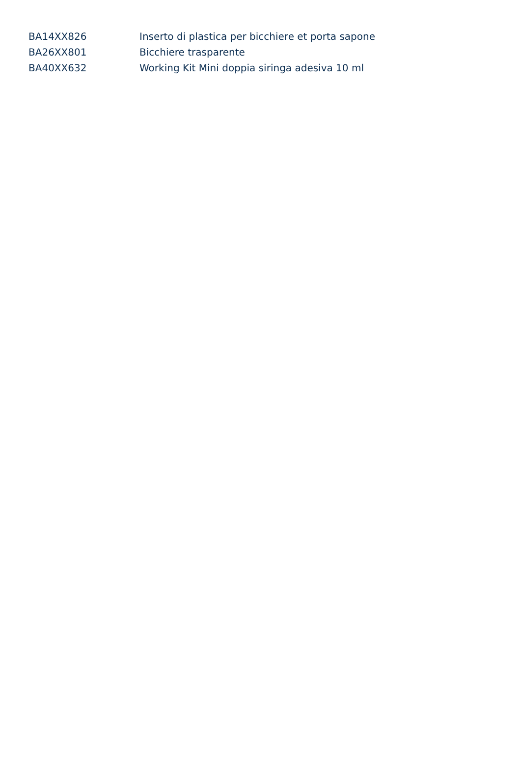| BA14XX826 | Inserto di plastica per bicchiere et porta sapone |
| BA26XX801 | Bicchiere trasparente |
| BA40XX632 | Working Kit Mini doppia siringa adesiva 10 ml |